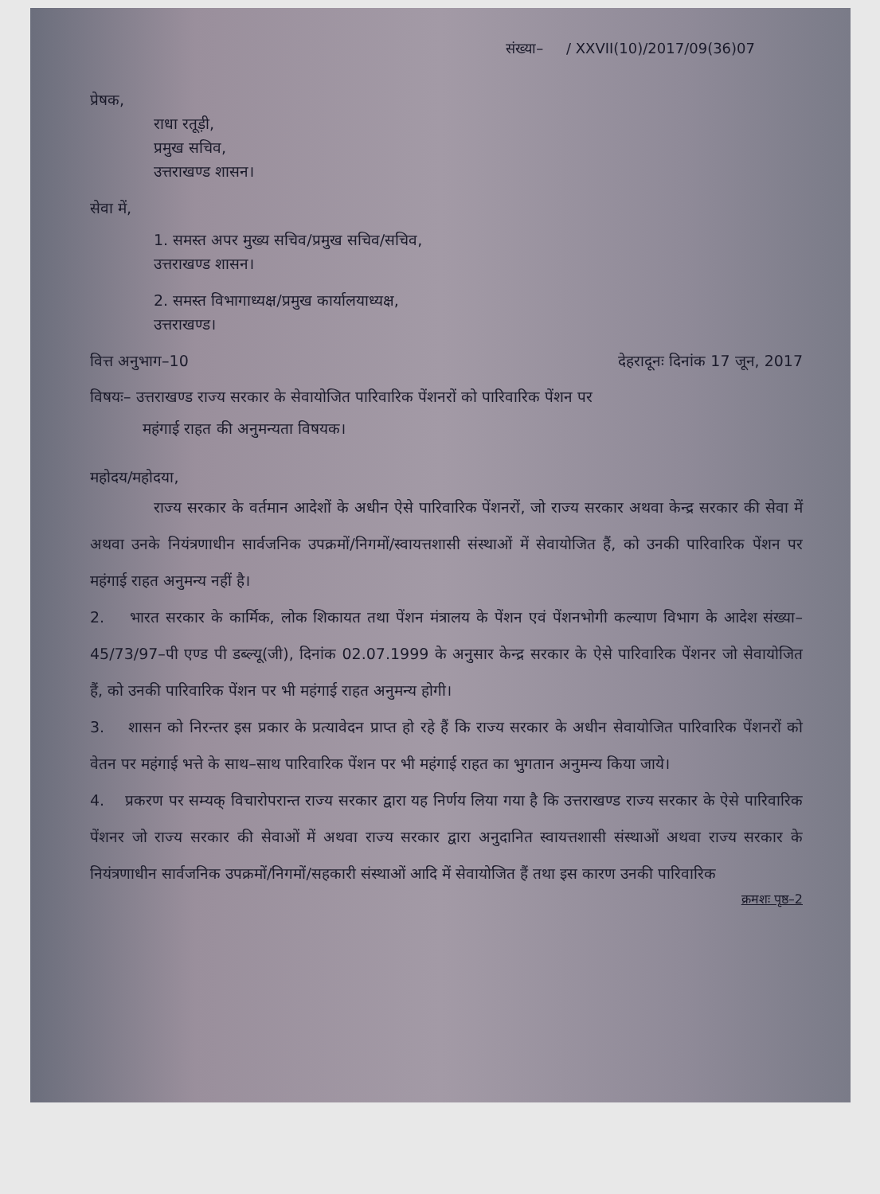संख्या– / XXVII(10)/2017/09(36)07
प्रेषक,
राधा रतूड़ी,
प्रमुख सचिव,
उत्तराखण्ड शासन।
सेवा में,
1. समस्त अपर मुख्य सचिव/प्रमुख सचिव/सचिव,
उत्तराखण्ड शासन।
2. समस्त विभागाध्यक्ष/प्रमुख कार्यालयाध्यक्ष,
उत्तराखण्ड।
वित्त अनुभाग–10 देहरादूनः दिनांक 17 जून, 2017
विषयः– उत्तराखण्ड राज्य सरकार के सेवायोजित पारिवारिक पेंशनरों को पारिवारिक पेंशन पर
महंगाई राहत की अनुमन्यता विषयक।
महोदय/महोदया,
राज्य सरकार के वर्तमान आदेशों के अधीन ऐसे पारिवारिक पेंशनरों, जो राज्य सरकार अथवा केन्द्र सरकार की सेवा में अथवा उनके नियंत्रणाधीन सार्वजनिक उपक्रमों/निगमों/स्वायत्तशासी संस्थाओं में सेवायोजित हैं, को उनकी पारिवारिक पेंशन पर महंगाई राहत अनुमन्य नहीं है।
2. भारत सरकार के कार्मिक, लोक शिकायत तथा पेंशन मंत्रालय के पेंशन एवं पेंशनभोगी कल्याण विभाग के आदेश संख्या–45/73/97–पी एण्ड पी डब्ल्यू(जी), दिनांक 02.07.1999 के अनुसार केन्द्र सरकार के ऐसे पारिवारिक पेंशनर जो सेवायोजित हैं, को उनकी पारिवारिक पेंशन पर भी महंगाई राहत अनुमन्य होगी।
3. शासन को निरन्तर इस प्रकार के प्रत्यावेदन प्राप्त हो रहे हैं कि राज्य सरकार के अधीन सेवायोजित पारिवारिक पेंशनरों को वेतन पर महंगाई भत्ते के साथ–साथ पारिवारिक पेंशन पर भी महंगाई राहत का भुगतान अनुमन्य किया जाये।
4. प्रकरण पर सम्यक् विचारोपरान्त राज्य सरकार द्वारा यह निर्णय लिया गया है कि उत्तराखण्ड राज्य सरकार के ऐसे पारिवारिक पेंशनर जो राज्य सरकार की सेवाओं में अथवा राज्य सरकार द्वारा अनुदानित स्वायत्तशासी संस्थाओं अथवा राज्य सरकार के नियंत्रणाधीन सार्वजनिक उपक्रमों/निगमों/सहकारी संस्थाओं आदि में सेवायोजित हैं तथा इस कारण उनकी पारिवारिक
क्रमशः पृष्ठ–2